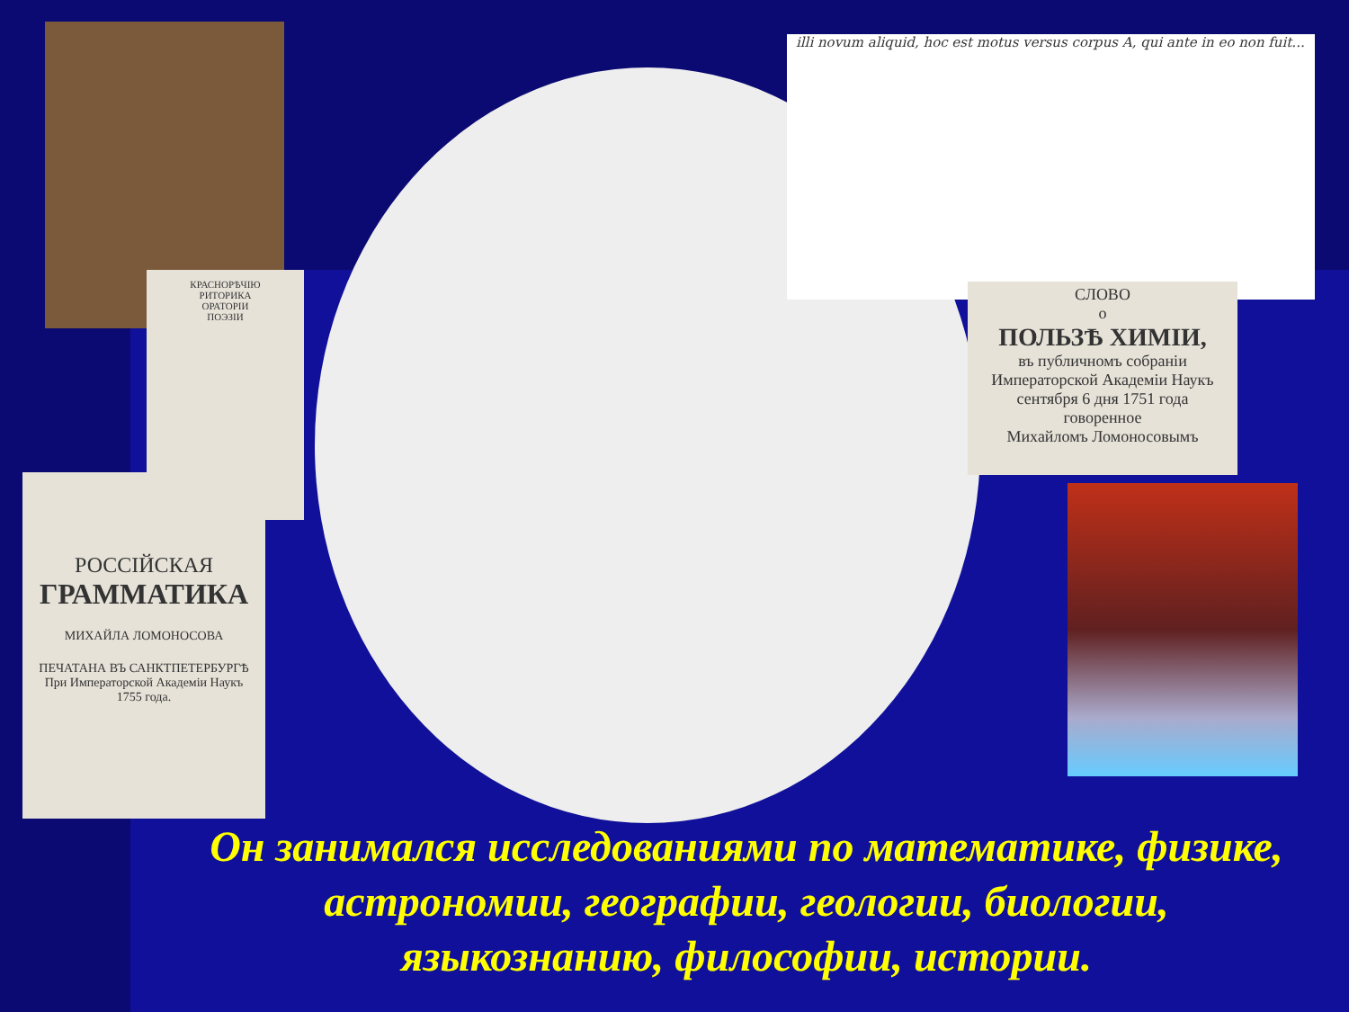illi novum aliquid, hoc est motus versus corpus A, qui ante in eo non fuit...
КРАСНОРѢЧІЮ
РИТОРИКА
ОРАТОРІИ
ПОЭЗІИ
СЛОВО
о
ПОЛЬЗѢ ХИМІИ,
въ публичномъ собраніи
Императорской Академіи Наукъ
сентября 6 дня 1751 года
говоренное
Михайломъ Ломоносовымъ
РОССІЙСКАЯ
ГРАММАТИКА
МИХАЙЛА ЛОМОНОСОВА
ПЕЧАТАНА ВЪ САНКТПЕТЕРБУРГѢ
При Императорской Академіи Наукъ
1755 года.
Он занимался исследованиями по математике, физике, астрономии, географии, геологии, биологии, языкознанию, философии, истории.